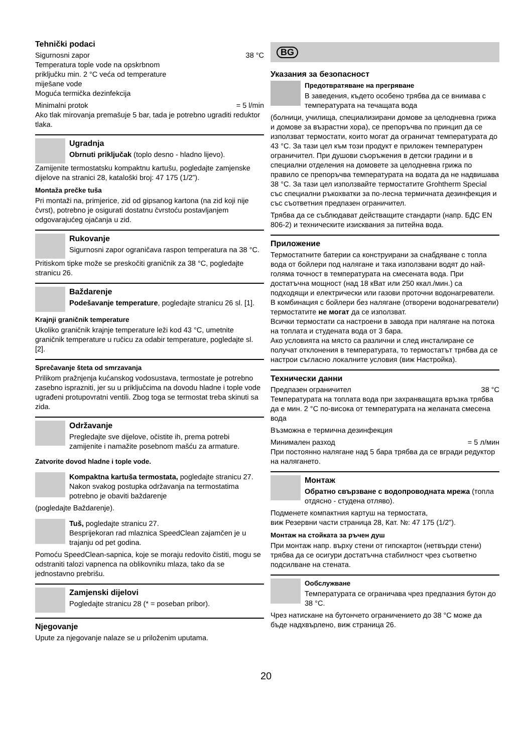Tehnički podaci
Sigurnosni zapor 38 °C
Temperatura tople vode na opskrbnom
priključku min. 2 °C veća od temperature
miješane vode
Moguća termička dezinfekcija
Minimalni protok = 5 l/min
Ako tlak mirovanja premašuje 5 bar, tada je potrebno ugraditi reduktor tlaka.
Ugradnja
Obrnuti priključak (toplo desno - hladno lijevo).
Zamijenite termostatsku kompaktnu kartušu, pogledajte zamjenske dijelove na stranici 28, kataloški broj: 47 175 (1/2”).
Montaža prečke tuša
Pri montaži na, primjerice, zid od gipsanog kartona (na zid koji nije čvrst), potrebno je osigurati dostatnu čvrstoću postavljanjem odgovarajućeg ojačanja u zid.
Rukovanje
Sigurnosni zapor ograničava raspon temperatura na 38 °C.
Pritiskom tipke može se preskočiti graničnik za 38 °C, pogledajte stranicu 26.
Baždarenje
Podešavanje temperature, pogledajte stranicu 26 sl. [1].
Krajnji graničnik temperature
Ukoliko graničnik krajnje temperature leži kod 43 °C, umetnite graničnik temperature u ručicu za odabir temperature, pogledajte sl. [2].
Sprečavanje šteta od smrzavanja
Prilikom pražnjenja kućanskog vodosustava, termostate je potrebno zasebno isprazniti, jer su u priključcima na dovodu hladne i tople vode ugrađeni protupovratni ventili. Zbog toga se termostat treba skinuti sa zida.
Održavanje
Pregledajte sve dijelove, očistite ih, prema potrebi zamijenite i namažite posebnom mašću za armature.
Zatvorite dovod hladne i tople vode.
Kompaktna kartuša termostata, pogledajte stranicu 27.
Nakon svakog postupka održavanja na termostatima potrebno je obaviti baždarenje
(pogledajte Baždarenje).
Tuš, pogledajte stranicu 27.
Besprijekoran rad mlaznica SpeedClean zajamčen je u trajanju od pet godina.
Pomoću SpeedClean-sapnica, koje se moraju redovito čistiti, mogu se odstraniti talozi vapnenca na oblikovniku mlaza, tako da se jednostavno prebrišu.
Zamjenski dijelovi
Pogledajte stranicu 28 (* = poseban pribor).
Njegovanje
Upute za njegovanje nalaze se u priloženim uputama.
BG
Указания за безопасност
Предотвратяване на прегряване
В заведения, където особено трябва да се внимава с температурата на течащата вода
(болници, училища, специализирани домове за целодневна грижа и домове за възрастни хора), се препоръчва по принцип да се използват термостати, които могат да ограничат температурата до 43 °C. За тази цел към този продукт е приложен температурен ограничител. При душови съоръжения в детски градини и в специални отделения на домовете за целодневна грижа по правило се препоръчва температурата на водата да не надвишава 38 °C. За тази цел използвайте термостатите Grohtherm Special със специални ръкохватки за по-лесна термичната дезинфекция и със съответния предпазен ограничител.
Трябва да се съблюдават действащите стандарти (напр. БДС EN 806-2) и техническите изисквания за питейна вода.
Приложение
Термостатните батерии са конструирани за снабдяване с топла вода от бойлери под налягане и така използвани водят до най-голяма точност в температурата на смесената вода. При достатъчна мощност (над 18 кВат или 250 ккал./мин.) са подходящи и електрически или газови проточни водонагреватели.
В комбинация с бойлери без налягане (отворени водонагреватели) термостатите не могат да се използват.
Всички термостати са настроени в завода при налягане на потока на топлата и студената вода от 3 бара.
Ако условията на място са различни и след инсталиране се получат отклонения в температурата, то термостатът трябва да се настрои съгласно локалните условия (виж Настройка).
Технически данни
Предпазен ограничител 38 °C
Температурата на топлата вода при захранващата връзка трябва да е мин. 2 °C по-висока от температурата на желаната смесена вода
Възможна е термична дезинфекция
Минимален разход = 5 л/мин
При постоянно налягане над 5 бара трябва да се вгради редуктор на налягането.
Монтаж
Обратно свързване с водопроводната мрежа (топла отдясно - студена отляво).
Подменете компактния картуш на термостата,
виж Резервни части страница 28, Кат. №: 47 175 (1/2”).
Монтаж на стойката за ръчен душ
При монтаж напр. върху стени от гипскартон (нетвърди стени) трябва да се осигури достатъчна стабилност чрез съответно подсилване на стената.
Ообслужване
Температурата се ограничава чрез предпазния бутон до 38 °C.
Чрез натискане на бутончето ограничението до 38 °C може да бъде надхвърлено, виж страница 26.
20